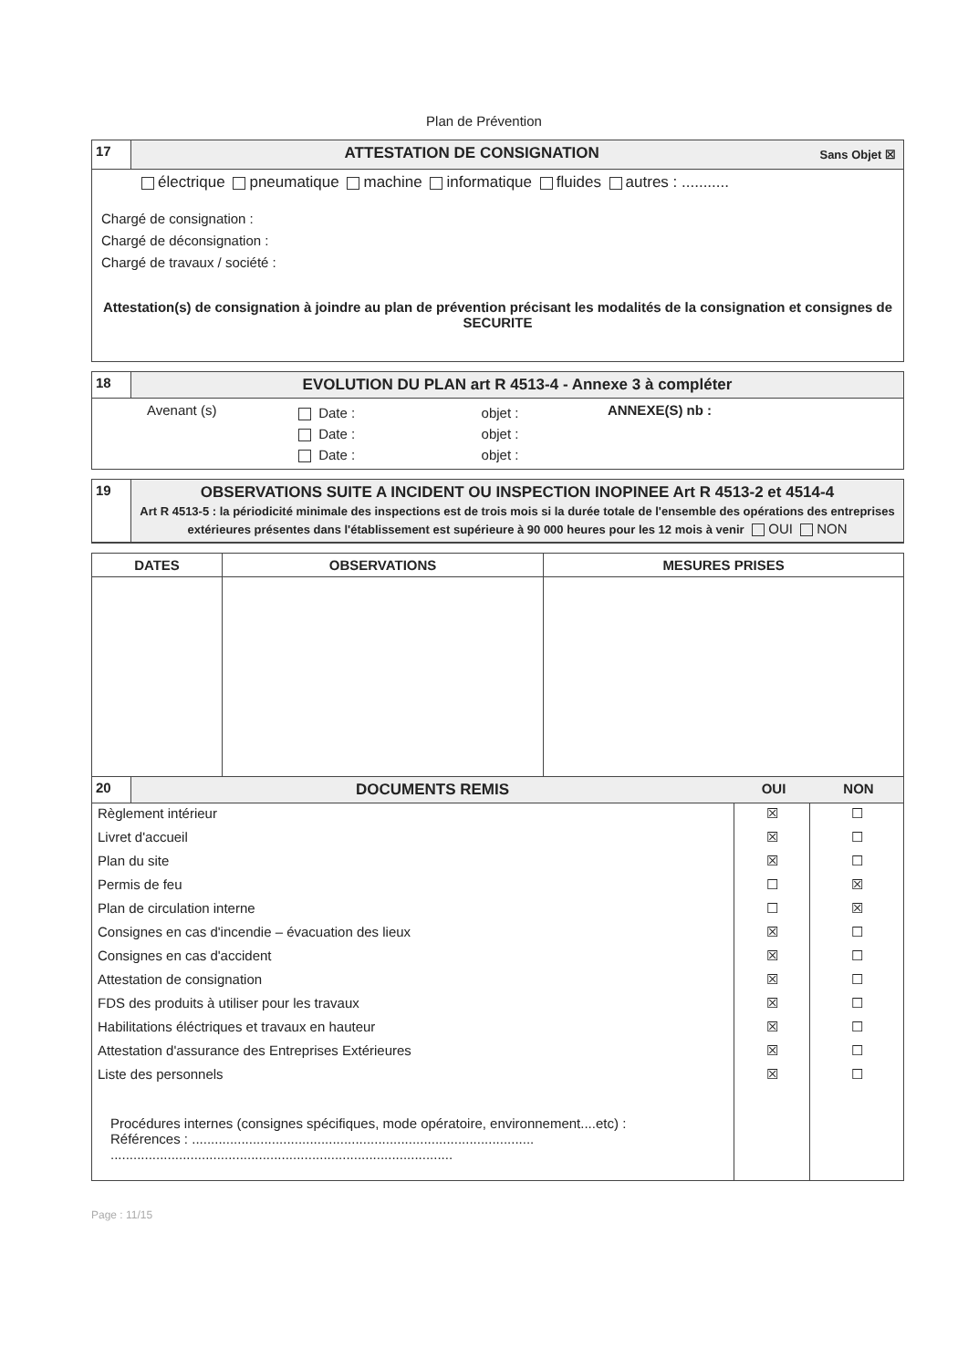Plan de Prévention
17 ATTESTATION DE CONSIGNATION
Sans Objet ☒
électrique pneumatique machine informatique fluides autres : ...........
Chargé de consignation :
Chargé de déconsignation :
Chargé de travaux / société :
Attestation(s) de consignation à joindre au plan de prévention précisant les modalités de la consignation et consignes de SECURITE
18 EVOLUTION DU PLAN art R 4513-4 - Annexe 3 à compléter
| Avenant (s) | Date : Date : Date : | objet : objet : objet : | ANNEXE(S) nb : |
19 OBSERVATIONS SUITE A INCIDENT OU INSPECTION INOPINEE Art R 4513-2 et 4514-4
Art R 4513-5 : la périodicité minimale des inspections est de trois mois si la durée totale de l'ensemble des opérations des entreprises extérieures présentes dans l'établissement est supérieure à 90 000 heures pour les 12 mois à venir OUI NON
| DATES | OBSERVATIONS | MESURES PRISES |
| --- | --- | --- |
20 DOCUMENTS REMIS OUI NON
| Règlement intérieur | ☒ | ☐ |
| Livret d'accueil | ☒ | ☐ |
| Plan du site | ☒ | ☐ |
| Permis de feu | ☐ | ☒ |
| Plan de circulation interne | ☐ | ☒ |
| Consignes en cas d'incendie – évacuation des lieux | ☒ | ☐ |
| Consignes en cas d'accident | ☒ | ☐ |
| Attestation de consignation | ☒ | ☐ |
| FDS des produits à utiliser pour les travaux | ☒ | ☐ |
| Habilitations éléctriques et travaux en hauteur | ☒ | ☐ |
| Attestation d'assurance des Entreprises Extérieures | ☒ | ☐ |
| Liste des personnels | ☒ | ☐ |
| Procédures internes (consignes spécifiques, mode opératoire, environnement....etc) : Références : .......................................................................................... .......................................................................................... | | |
Page : 11/15